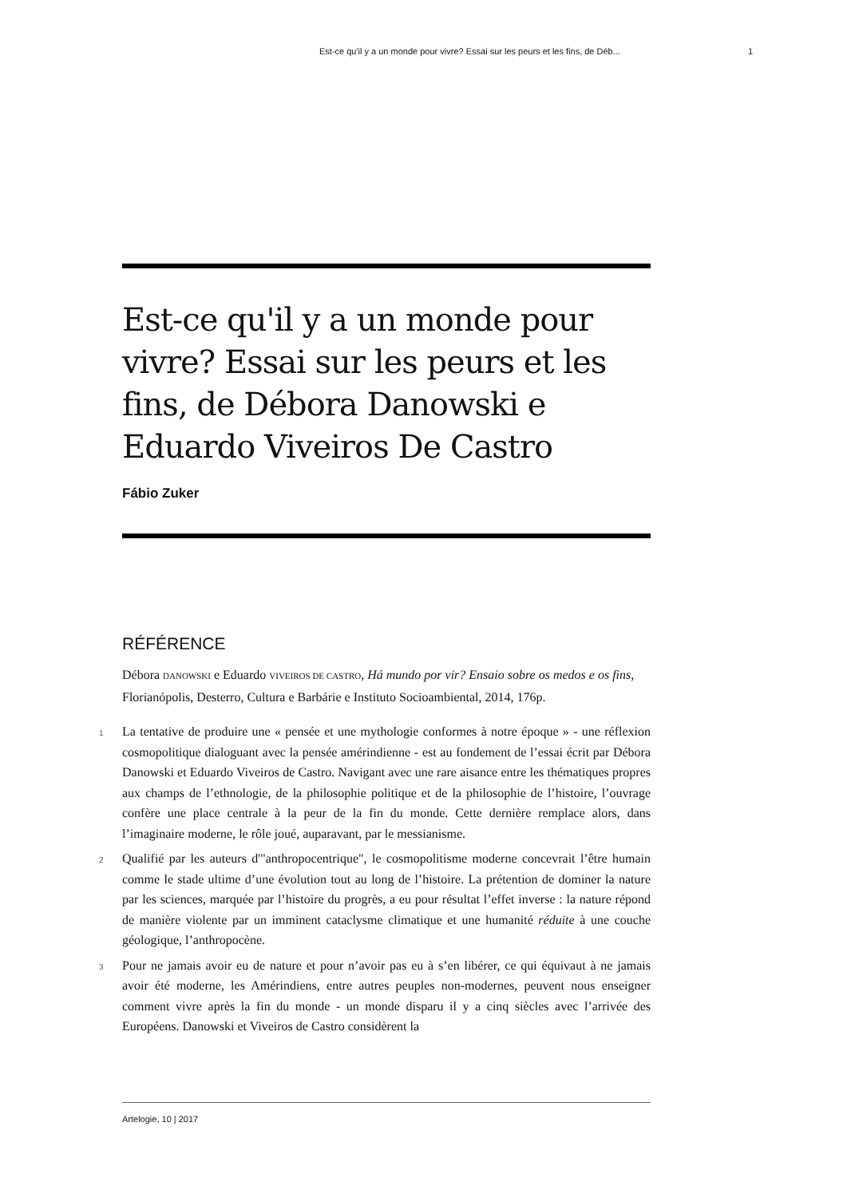Est-ce qu'il y a un monde pour vivre? Essai sur les peurs et les fins, de Déb... 1
Est-ce qu'il y a un monde pour vivre? Essai sur les peurs et les fins, de Débora Danowski e Eduardo Viveiros De Castro
Fábio Zuker
RÉFÉRENCE
Débora DANOWSKI e Eduardo VIVEIROS DE CASTRO, Há mundo por vir? Ensaio sobre os medos e os fins, Florianópolis, Desterro, Cultura e Barbárie e Instituto Socioambiental, 2014, 176p.
1 La tentative de produire une « pensée et une mythologie conformes à notre époque » - une réflexion cosmopolitique dialoguant avec la pensée amérindienne - est au fondement de l’essai écrit par Débora Danowski et Eduardo Viveiros de Castro. Navigant avec une rare aisance entre les thématiques propres aux champs de l’ethnologie, de la philosophie politique et de la philosophie de l’histoire, l’ouvrage confère une place centrale à la peur de la fin du monde. Cette dernière remplace alors, dans l’imaginaire moderne, le rôle joué, auparavant, par le messianisme.
2 Qualifié par les auteurs d'"anthropocentrique", le cosmopolitisme moderne concevrait l’être humain comme le stade ultime d’une évolution tout au long de l’histoire. La prétention de dominer la nature par les sciences, marquée par l’histoire du progrès, a eu pour résultat l’effet inverse : la nature répond de manière violente par un imminent cataclysme climatique et une humanité réduite à une couche géologique, l’anthropocène.
3 Pour ne jamais avoir eu de nature et pour n’avoir pas eu à s’en libérer, ce qui équivaut à ne jamais avoir été moderne, les Amérindiens, entre autres peuples non-modernes, peuvent nous enseigner comment vivre après la fin du monde - un monde disparu il y a cinq siècles avec l’arrivée des Européens. Danowski et Viveiros de Castro considèrent la
Artelogie, 10 | 2017